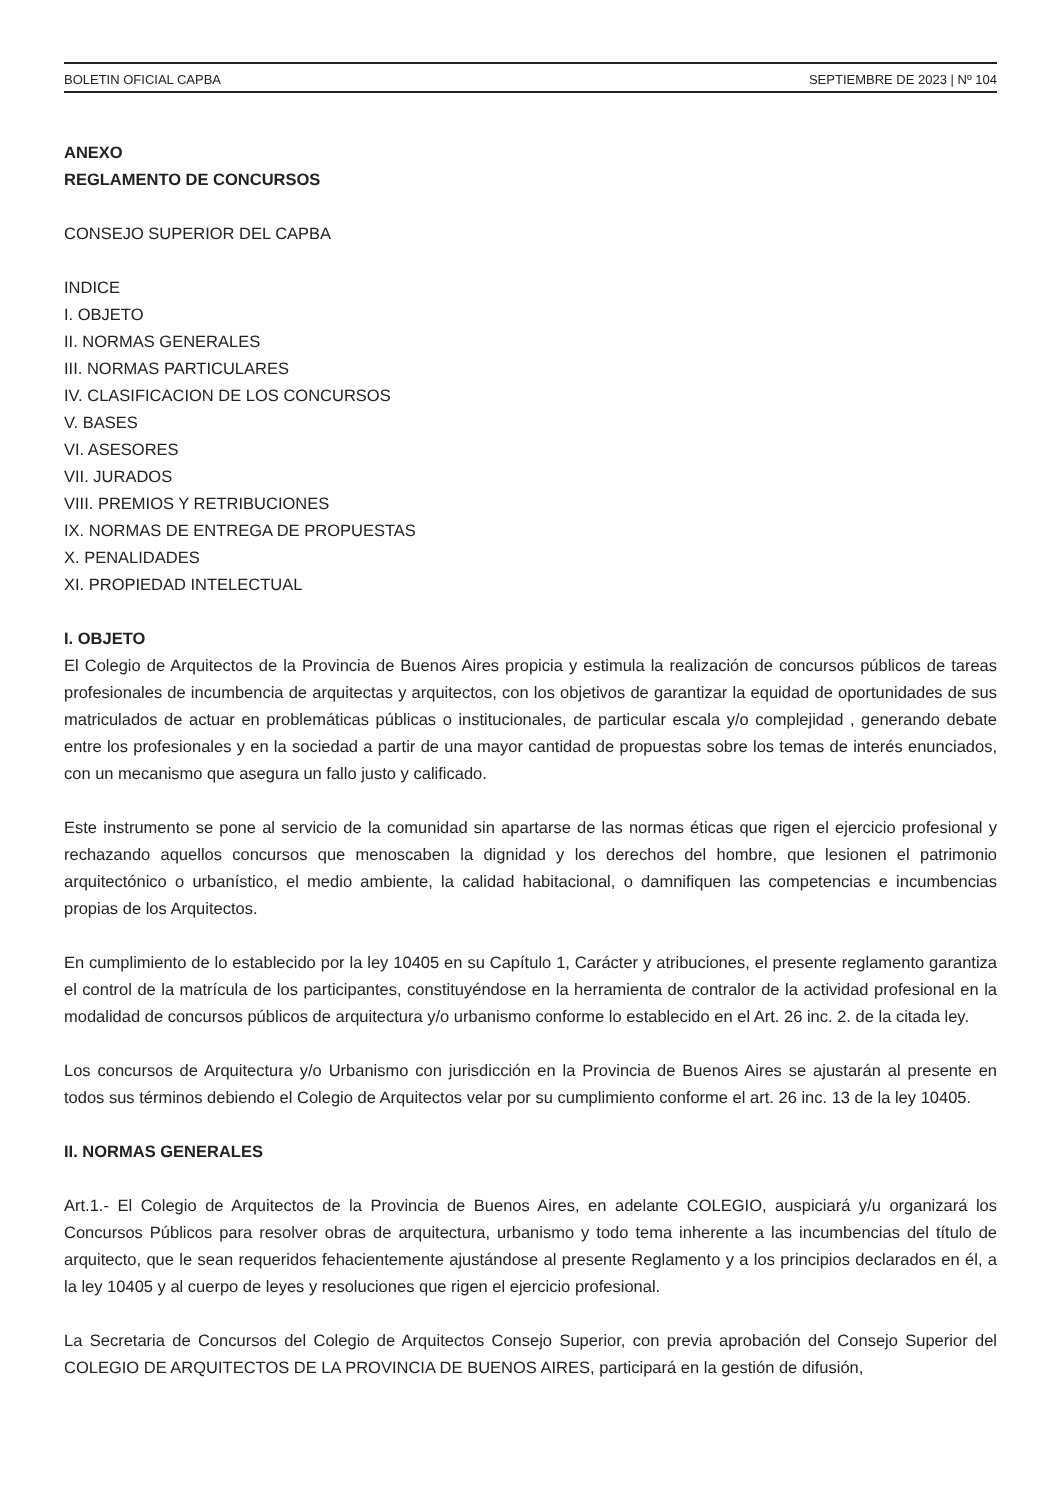BOLETIN OFICIAL CAPBA SEPTIEMBRE DE 2023 | Nº 104
ANEXO
REGLAMENTO DE CONCURSOS
CONSEJO SUPERIOR DEL CAPBA
INDICE
I. OBJETO
II. NORMAS GENERALES
III. NORMAS PARTICULARES
IV. CLASIFICACION DE LOS CONCURSOS
V. BASES
VI. ASESORES
VII. JURADOS
VIII. PREMIOS Y RETRIBUCIONES
IX. NORMAS DE ENTREGA DE PROPUESTAS
X. PENALIDADES
XI. PROPIEDAD INTELECTUAL
I. OBJETO
El Colegio de Arquitectos de la Provincia de Buenos Aires propicia y estimula la realización de concursos públicos de tareas profesionales de incumbencia de arquitectas y arquitectos, con los objetivos de garantizar la equidad de oportunidades de sus matriculados de actuar en problemáticas públicas o institucionales, de particular escala y/o complejidad , generando debate entre los profesionales y en la sociedad a partir de una mayor cantidad de propuestas sobre los temas de interés enunciados, con un mecanismo que asegura un fallo justo y calificado.
Este instrumento se pone al servicio de la comunidad sin apartarse de las normas éticas que rigen el ejercicio profesional y rechazando aquellos concursos que menoscaben la dignidad y los derechos del hombre, que lesionen el patrimonio arquitectónico o urbanístico, el medio ambiente, la calidad habitacional, o damnifiquen las competencias e incumbencias propias de los Arquitectos.
En cumplimiento de lo establecido por la ley 10405 en su Capítulo 1, Carácter y atribuciones, el presente reglamento garantiza el control de la matrícula de los participantes, constituyéndose en la herramienta de contralor de la actividad profesional en la modalidad de concursos públicos de arquitectura y/o urbanismo conforme lo establecido en el Art. 26 inc. 2. de la citada ley.
Los concursos de Arquitectura y/o Urbanismo con jurisdicción en la Provincia de Buenos Aires se ajustarán al presente en todos sus términos debiendo el Colegio de Arquitectos velar por su cumplimiento conforme el art. 26 inc. 13 de la ley 10405.
II. NORMAS GENERALES
Art.1.- El Colegio de Arquitectos de la Provincia de Buenos Aires, en adelante COLEGIO, auspiciará y/u organizará los Concursos Públicos para resolver obras de arquitectura, urbanismo y todo tema inherente a las incumbencias del título de arquitecto, que le sean requeridos fehacientemente ajustándose al presente Reglamento y a los principios declarados en él, a la ley 10405 y al cuerpo de leyes y resoluciones que rigen el ejercicio profesional.
La Secretaria de Concursos del Colegio de Arquitectos Consejo Superior, con previa aprobación del Consejo Superior del COLEGIO DE ARQUITECTOS DE LA PROVINCIA DE BUENOS AIRES, participará en la gestión de difusión,